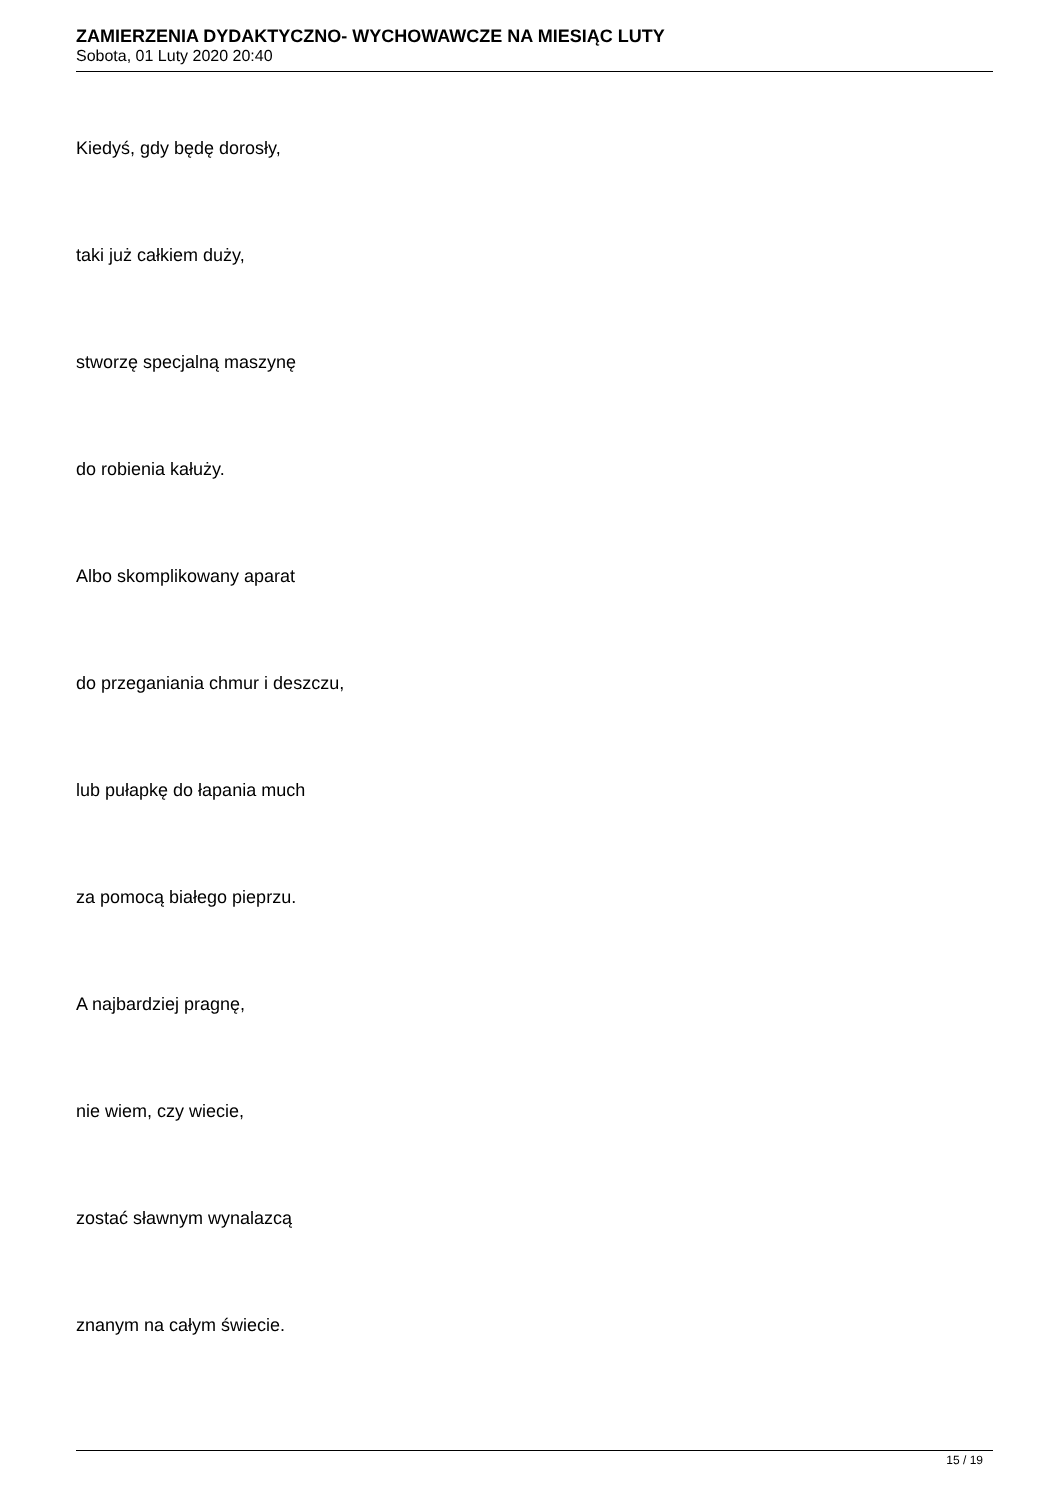ZAMIERZENIA DYDAKTYCZNO- WYCHOWAWCZE NA MIESIĄC LUTY
Sobota, 01 Luty 2020 20:40
Kiedyś, gdy będę dorosły,
taki już całkiem duży,
stworzę specjalną maszynę
do robienia kałuży.
Albo skomplikowany aparat
do przeganiania chmur i deszczu,
lub pułapkę do łapania much
za pomocą białego pieprzu.
A najbardziej pragnę,
nie wiem, czy wiecie,
zostać sławnym wynalazcą
znanym na całym świecie.
15 / 19